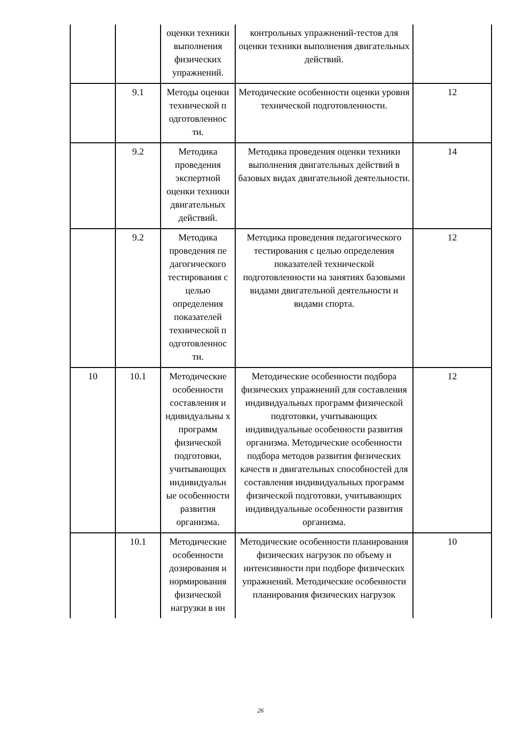| | | оценки техники выполнения физических упражнений. | контрольных упражнений-тестов для оценки техники выполнения двигательных действий. | |
| | 9.1 | Методы оценки технической п одготовленнос ти. | Методические особенности оценки уровня технической подготовленности. | 12 |
| | 9.2 | Методика проведения экспертной оценки техники двигательных действий. | Методика проведения оценки техники выполнения двигательных действий в базовых видах двигательной деятельности. | 14 |
| | 9.2 | Методика проведения пе дагогического тестирования с целью определения показателей технической п одготовленнос ти. | Методика проведения педагогического тестирования с целью определения показателей технической подготовленности на занятиях базовыми видами двигательной деятельности и видами спорта. | 12 |
| 10 | 10.1 | Методические особенности составления и ндивидуальны х программ физической подготовки, учитывающих индивидуальн ые особенности развития организма. | Методические особенности подбора физических упражнений для составления индивидуальных программ физической подготовки, учитывающих индивидуальные особенности развития организма. Методические особенности подбора методов развития физических качеств и двигательных способностей для составления индивидуальных программ физической подготовки, учитывающих индивидуальные особенности развития организма. | 12 |
| | 10.1 | Методические особенности дозирования и нормирования физической нагрузки в ин | Методические особенности планирования физических нагрузок по объему и интенсивности при подборе физических упражнений. Методические особенности планирования физических нагрузок | 10 |
26